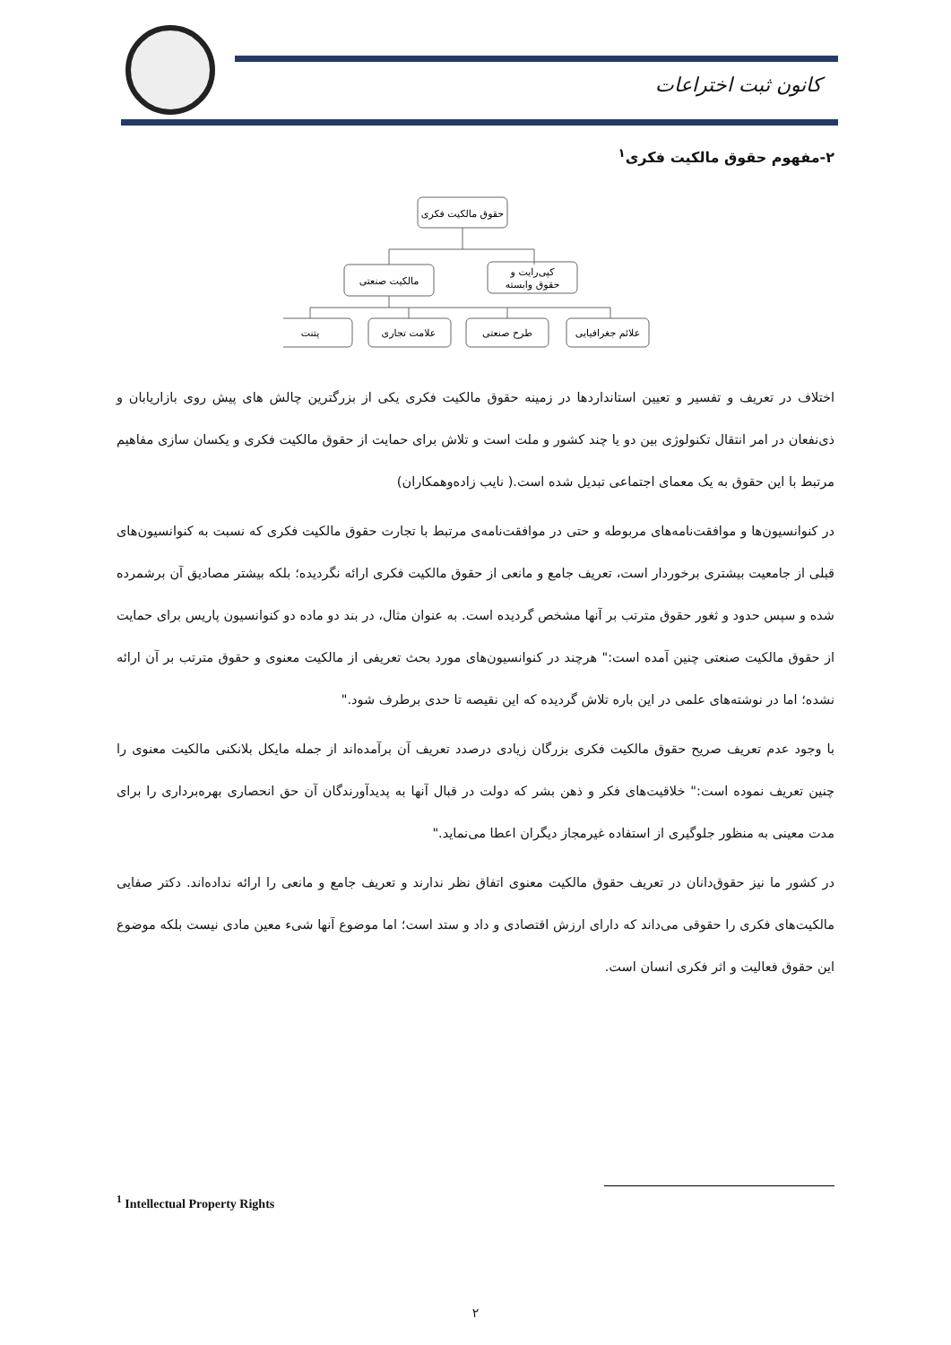کانون ثبت اختراعات
۲-مفهوم حقوق مالکیت فکری<sup>۱</sup>
حقوق مالکیت فکری
مالکیت صنعتی
کپی‌رایت و
حقوق وابسته
پتنت
علامت تجاری
طرح صنعتی
علائم جغرافیایی
اختلاف در تعریف و تفسیر و تعیین استانداردها در زمینه حقوق مالکیت فکری یکی از بزرگترین چالش های پیش روی بازاریابان و ذی‌نفعان در امر انتقال تکنولوژی بین دو یا چند کشور و ملت است و تلاش برای حمایت از حقوق مالکیت فکری و یکسان سازی مفاهیم مرتبط با این حقوق به یک معمای اجتماعی تبدیل شده است.( نایب زاده‌وهمکاران)
در کنوانسیون‌ها و موافقت‌نامه‌های مربوطه و حتی در موافقت‌نامه‌ی مرتبط با تجارت حقوق مالکیت فکری که نسبت به کنوانسیون‌های قبلی از جامعیت بیشتری برخوردار است، تعریف جامع و مانعی از حقوق مالکیت فکری ارائه نگردیده؛ بلکه بیشتر مصادیق آن برشمرده شده و سپس حدود و ثغور حقوق مترتب بر آنها مشخص گردیده است. به عنوان مثال، در بند دو ماده دو کنوانسیون پاریس برای حمایت از حقوق مالکیت صنعتی چنین آمده است:" هرچند در کنوانسیون‌های مورد بحث تعریفی از مالکیت معنوی و حقوق مترتب بر آن ارائه نشده؛ اما در نوشته‌های علمی در این باره تلاش گردیده که این نقیصه تا حدی برطرف شود."
با وجود عدم تعریف صریح حقوق مالکیت فکری بزرگان زیادی درصدد تعریف آن برآمده‌اند از جمله مایکل بلانکنی مالکیت معنوی را چنین تعریف نموده است:" خلاقیت‌های فکر و ذهن بشر که دولت در قبال آنها به پدیدآورندگان آن حق انحصاری بهره‌برداری را برای مدت معینی به منظور جلوگیری از استفاده غیرمجاز دیگران اعطا می‌نماید."
در کشور ما نیز حقوق‌دانان در تعریف حقوق مالکیت معنوی اتفاق نظر ندارند و تعریف جامع و مانعی را ارائه نداده‌اند. دکتر صفایی مالکیت‌های فکری را حقوقی می‌داند که دارای ارزش اقتصادی و داد و ستد است؛ اما موضوع آنها شیء معین مادی نیست بلکه موضوع این حقوق فعالیت و اثر فکری انسان است.
<sup>1</sup> Intellectual Property Rights
۲